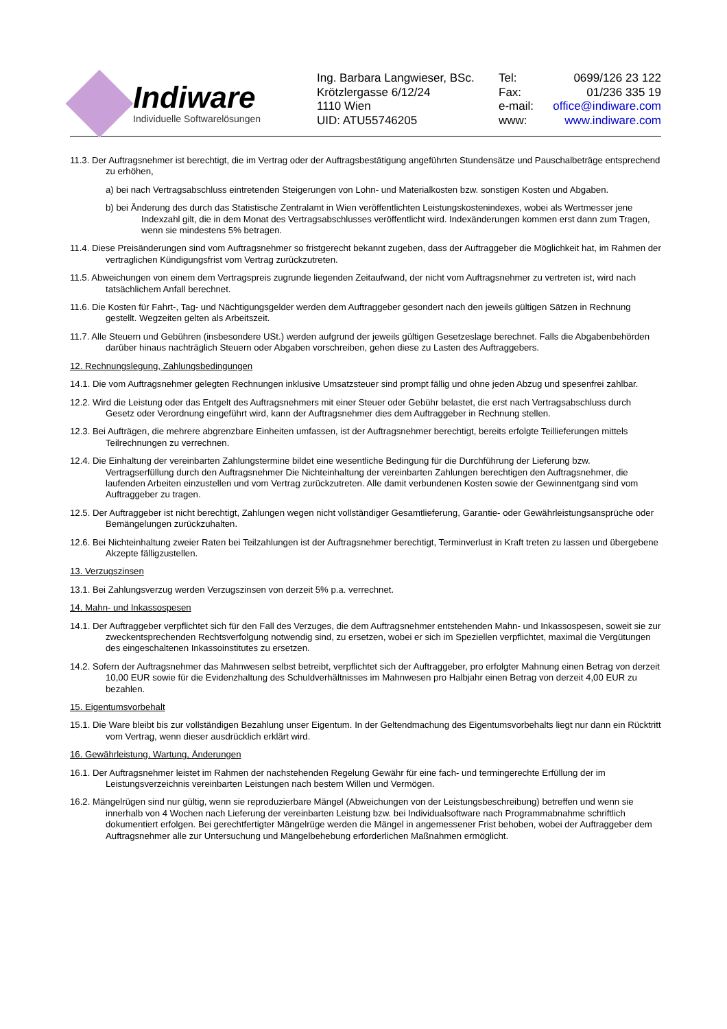Indiware
Individuelle Softwarelösungen
Ing. Barbara Langwieser, BSc.
Krötzlergasse 6/12/24
1110 Wien
UID: ATU55746205
Tel: 0699/126 23 122
Fax: 01/236 335 19
e-mail: office@indiware.com
www: www.indiware.com
11.3. Der Auftragsnehmer ist berechtigt, die im Vertrag oder der Auftragsbestätigung angeführten Stundensätze und Pauschalbeträge entsprechend zu erhöhen,
a) bei nach Vertragsabschluss eintretenden Steigerungen von Lohn- und Materialkosten bzw. sonstigen Kosten und Abgaben.
b) bei Änderung des durch das Statistische Zentralamt in Wien veröffentlichten Leistungskostenindexes, wobei als Wertmesser jene Indexzahl gilt, die in dem Monat des Vertragsabschlusses veröffentlicht wird. Indexänderungen kommen erst dann zum Tragen, wenn sie mindestens 5% betragen.
11.4. Diese Preisänderungen sind vom Auftragsnehmer so fristgerecht bekannt zugeben, dass der Auftraggeber die Möglichkeit hat, im Rahmen der vertraglichen Kündigungsfrist vom Vertrag zurückzutreten.
11.5. Abweichungen von einem dem Vertragspreis zugrunde liegenden Zeitaufwand, der nicht vom Auftragsnehmer zu vertreten ist, wird nach tatsächlichem Anfall berechnet.
11.6. Die Kosten für Fahrt-, Tag- und Nächtigungsgelder werden dem Auftraggeber gesondert nach den jeweils gültigen Sätzen in Rechnung gestellt. Wegzeiten gelten als Arbeitszeit.
11.7. Alle Steuern und Gebühren (insbesondere USt.) werden aufgrund der jeweils gültigen Gesetzeslage berechnet. Falls die Abgabenbehörden darüber hinaus nachträglich Steuern oder Abgaben vorschreiben, gehen diese zu Lasten des Auftraggebers.
12. Rechnungslegung, Zahlungsbedingungen
14.1. Die vom Auftragsnehmer gelegten Rechnungen inklusive Umsatzsteuer sind prompt fällig und ohne jeden Abzug und spesenfrei zahlbar.
12.2. Wird die Leistung oder das Entgelt des Auftragsnehmers mit einer Steuer oder Gebühr belastet, die erst nach Vertragsabschluss durch Gesetz oder Verordnung eingeführt wird, kann der Auftragsnehmer dies dem Auftraggeber in Rechnung stellen.
12.3. Bei Aufträgen, die mehrere abgrenzbare Einheiten umfassen, ist der Auftragsnehmer berechtigt, bereits erfolgte Teillieferungen mittels Teilrechnungen zu verrechnen.
12.4. Die Einhaltung der vereinbarten Zahlungstermine bildet eine wesentliche Bedingung für die Durchführung der Lieferung bzw. Vertragserfüllung durch den Auftragsnehmer Die Nichteinhaltung der vereinbarten Zahlungen berechtigen den Auftragsnehmer, die laufenden Arbeiten einzustellen und vom Vertrag zurückzutreten. Alle damit verbundenen Kosten sowie der Gewinnentgang sind vom Auftraggeber zu tragen.
12.5. Der Auftraggeber ist nicht berechtigt, Zahlungen wegen nicht vollständiger Gesamtlieferung, Garantie- oder Gewährleistungsansprüche oder Bemängelungen zurückzuhalten.
12.6. Bei Nichteinhaltung zweier Raten bei Teilzahlungen ist der Auftragsnehmer berechtigt, Terminverlust in Kraft treten zu lassen und übergebene Akzepte fälligzustellen.
13. Verzugszinsen
13.1. Bei Zahlungsverzug werden Verzugszinsen von derzeit 5% p.a. verrechnet.
14. Mahn- und Inkassospesen
14.1. Der Auftraggeber verpflichtet sich für den Fall des Verzuges, die dem Auftragsnehmer entstehenden Mahn- und Inkassospesen, soweit sie zur zweckentsprechenden Rechtsverfolgung notwendig sind, zu ersetzen, wobei er sich im Speziellen verpflichtet, maximal die Vergütungen des eingeschaltenen Inkassoinstitutes zu ersetzen.
14.2. Sofern der Auftragsnehmer das Mahnwesen selbst betreibt, verpflichtet sich der Auftraggeber, pro erfolgter Mahnung einen Betrag von derzeit 10,00 EUR sowie für die Evidenzhaltung des Schuldverhältnisses im Mahnwesen pro Halbjahr einen Betrag von derzeit 4,00 EUR zu bezahlen.
15. Eigentumsvorbehalt
15.1. Die Ware bleibt bis zur vollständigen Bezahlung unser Eigentum. In der Geltendmachung des Eigentumsvorbehalts liegt nur dann ein Rücktritt vom Vertrag, wenn dieser ausdrücklich erklärt wird.
16. Gewährleistung, Wartung, Änderungen
16.1. Der Auftragsnehmer leistet im Rahmen der nachstehenden Regelung Gewähr für eine fach- und termingerechte Erfüllung der im Leistungsverzeichnis vereinbarten Leistungen nach bestem Willen und Vermögen.
16.2. Mängelrügen sind nur gültig, wenn sie reproduzierbare Mängel (Abweichungen von der Leistungsbeschreibung) betreffen und wenn sie innerhalb von 4 Wochen nach Lieferung der vereinbarten Leistung bzw. bei Individualsoftware nach Programmabnahme schriftlich dokumentiert erfolgen. Bei gerechtfertigter Mängelrüge werden die Mängel in angemessener Frist behoben, wobei der Auftraggeber dem Auftragsnehmer alle zur Untersuchung und Mängelbehebung erforderlichen Maßnahmen ermöglicht.